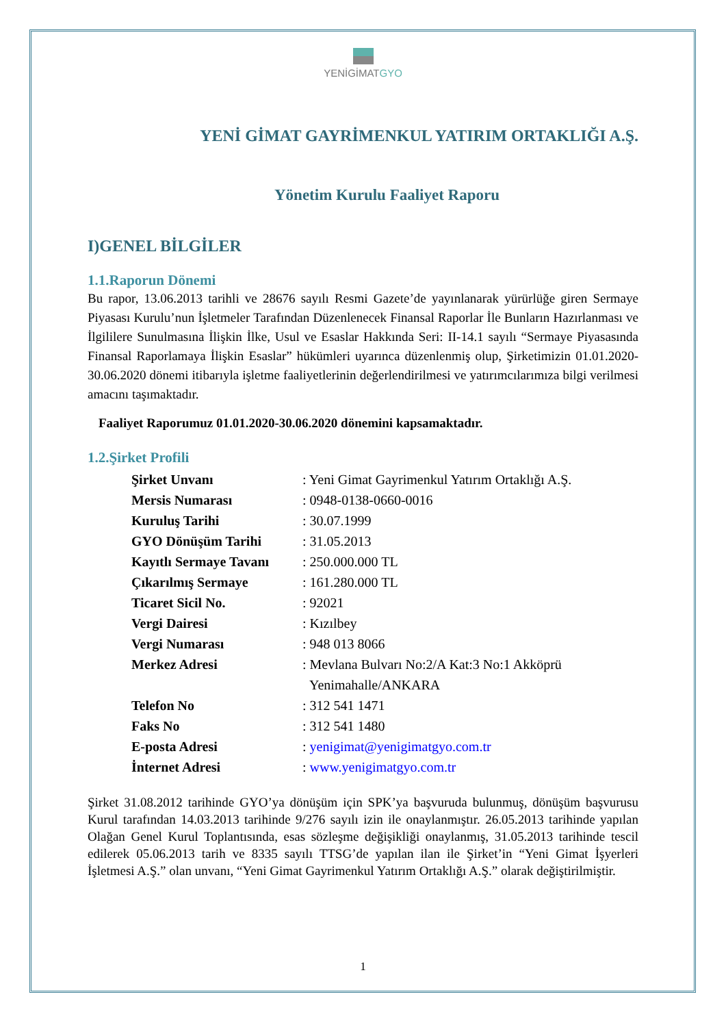YENİGİMATGYO
YENİ GİMAT GAYRİMENKUL YATIRIM ORTAKLIĞI A.Ş.
Yönetim Kurulu Faaliyet Raporu
I)GENEL BİLGİLER
1.1.Raporun Dönemi
Bu rapor, 13.06.2013 tarihli ve 28676 sayılı Resmi Gazete’de yayınlanarak yürürlüğe giren Sermaye Piyasası Kurulu’nun İşletmeler Tarafından Düzenlenecek Finansal Raporlar İle Bunların Hazırlanması ve İlgililere Sunulmasına İlişkin İlke, Usul ve Esaslar Hakkında Seri: II-14.1 sayılı “Sermaye Piyasasında Finansal Raporlamaya İlişkin Esaslar” hükümleri uyarınca düzenlenmiş olup, Şirketimizin 01.01.2020-30.06.2020 dönemi itibarıyla işletme faaliyetlerinin değerlendirilmesi ve yatırımcılarımıza bilgi verilmesi amacını taşımaktadır.
Faaliyet Raporumuz 01.01.2020-30.06.2020 dönemini kapsamaktadır.
1.2.Şirket Profili
Şirket Unvanı: Yeni Gimat Gayrimenkul Yatırım Ortaklığı A.Ş.
Mersis Numarası: 0948-0138-0660-0016
Kuruluş Tarihi: 30.07.1999
GYO Dönüşüm Tarihi: 31.05.2013
Kayıtlı Sermaye Tavanı: 250.000.000 TL
Çıkarılmış Sermaye: 161.280.000 TL
Ticaret Sicil No.: 92021
Vergi Dairesi: Kızılbey
Vergi Numarası: 948 013 8066
Merkez Adresi: Mevlana Bulvarı No:2/A Kat:3 No:1 Akköprü
Yenimahalle/ANKARA
Telefon No: 312 541 1471
Faks No: 312 541 1480
E-posta Adresi: yenigimat@yenigimatgyo.com.tr
İnternet Adresi: www.yenigimatgyo.com.tr
Şirket 31.08.2012 tarihinde GYO’ya dönüşüm için SPK’ya başvuruda bulunmuş, dönüşüm başvurusu Kurul tarafından 14.03.2013 tarihinde 9/276 sayılı izin ile onaylanmıştır. 26.05.2013 tarihinde yapılan Olağan Genel Kurul Toplantısında, esas sözleşme değişikliği onaylanmış, 31.05.2013 tarihinde tescil edilerek 05.06.2013 tarih ve 8335 sayılı TTSG’de yapılan ilan ile Şirket’in “Yeni Gimat İşyerleri İşletmesi A.Ş.” olan unvanı, “Yeni Gimat Gayrimenkul Yatırım Ortaklığı A.Ş.” olarak değiştirilmiştir.
1